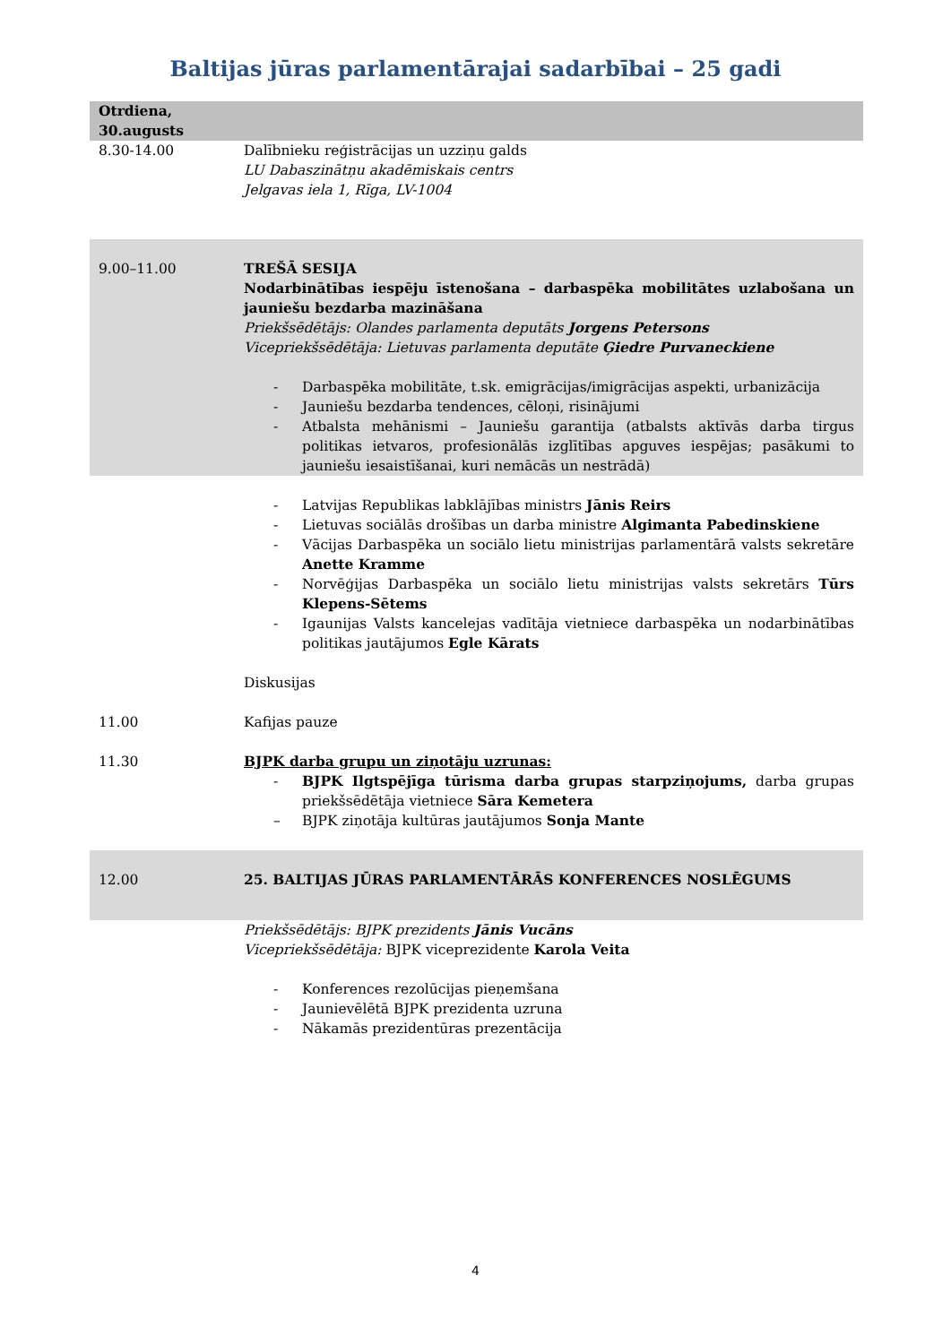Baltijas jūras parlamentārajai sadarbībai – 25 gadi
| Otrdiena, 30.augusts | |
| 8.30-14.00 | Dalībnieku reģistrācijas un uzziņu galds LU Dabaszinātņu akadēmiskais centrs Jelgavas iela 1, Rīga, LV-1004 |
| 9.00–11.00 | TREŠĀ SESIJA Nodarbinātības iespēju īstenošana – darbaspēka mobilitātes uzlabošana un jauniešu bezdarba mazināšana Priekšsēdētājs: Olandes parlamenta deputāts Jorgens Petersons Vicepriekšsēdētāja: Lietuvas parlamenta deputāte Ģiedre Purvaneckiene - Darbaspēka mobilitāte, t.sk. emigrācijas/imigrācijas aspekti, urbanizācija - Jauniešu bezdarba tendences, cēloņi, risinājumi - Atbalsta mehānismi – Jauniešu garantija (atbalsts aktīvās darba tirgus politikas ietvaros, profesionālās izglītības apguves iespējas; pasākumi to jauniešu iesaistīšanai, kuri nemācās un nestrādā) |
| | - Latvijas Republikas labklājības ministrs Jānis Reirs - Lietuvas sociālās drošības un darba ministre Algimanta Pabedinskiene - Vācijas Darbaspēka un sociālo lietu ministrijas parlamentārā valsts sekretāre Anette Kramme - Norvēģijas Darbaspēka un sociālo lietu ministrijas valsts sekretārs Tūrs Klepens-Sētems - Igaunijas Valsts kancelejas vadītāja vietniece darbaspēka un nodarbinātības politikas jautājumos Egle Kārats Diskusijas |
| 11.00 | Kafijas pauze |
| 11.30 | BJPK darba grupu un ziņotāju uzrunas: - BJPK Ilgtspējīga tūrisma darba grupas starpziņojums, darba grupas priekšsēdētāja vietniece Sāra Kemetera – BJPK ziņotāja kultūras jautājumos Sonja Mante |
| 12.00 | 25. BALTIJAS JŪRAS PARLAMENTĀRĀS KONFERENCES NOSLĒGUMS |
| | Priekšsēdētājs: BJPK prezidents Jānis Vucāns Vicepriekšsēdētāja: BJPK viceprezidente Karola Veita - Konferences rezolūcijas pieņemšana - Jaunievēlētā BJPK prezidenta uzruna - Nākamās prezidentūras prezentācija |
4